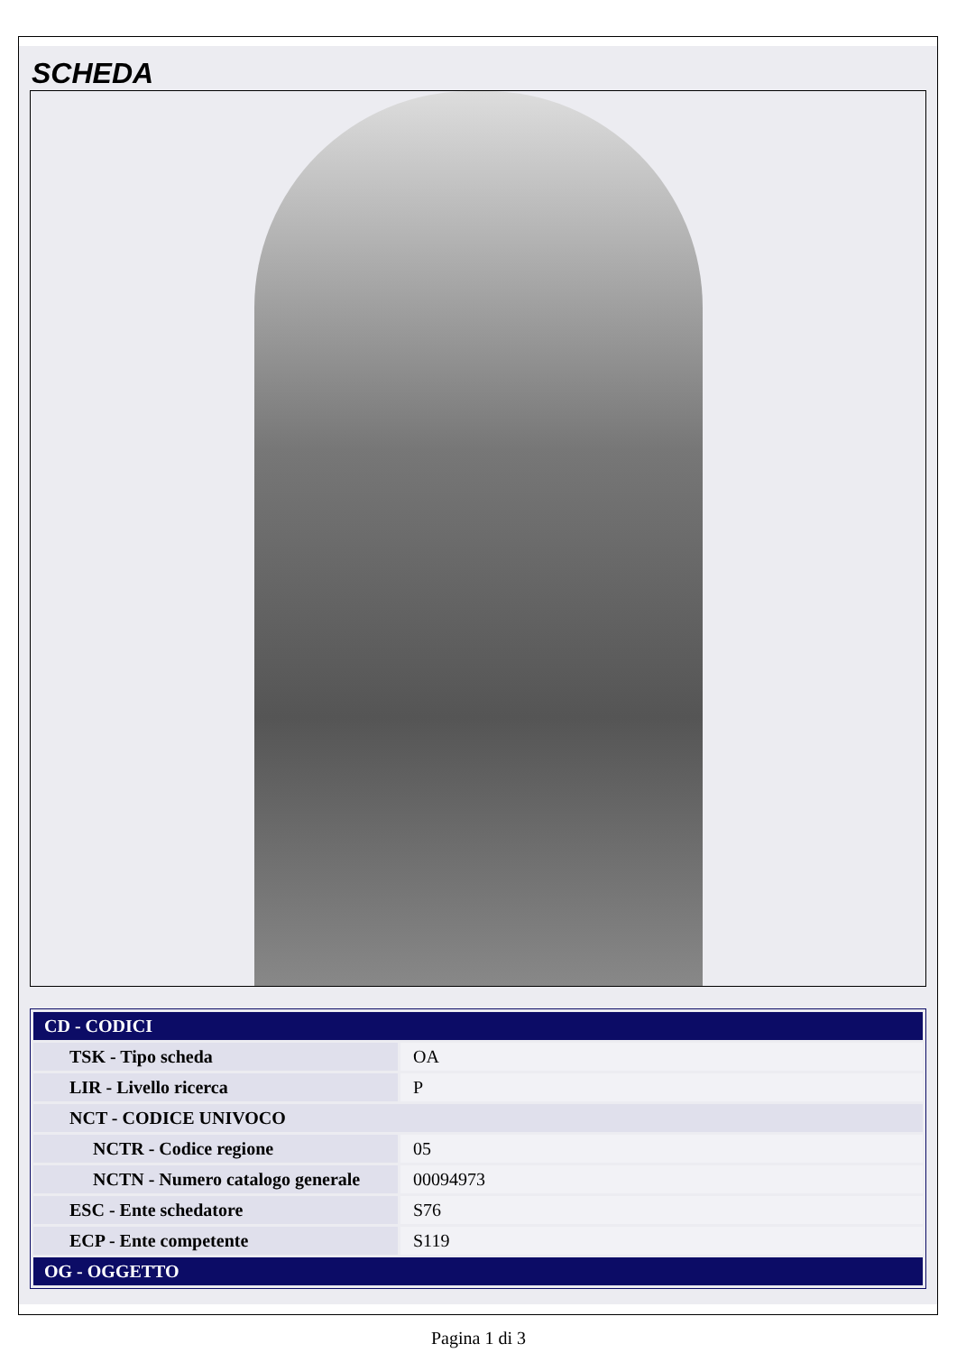SCHEDA
| CD - CODICI | |
| TSK - Tipo scheda | OA |
| LIR - Livello ricerca | P |
| NCT - CODICE UNIVOCO | |
| NCTR - Codice regione | 05 |
| NCTN - Numero catalogo generale | 00094973 |
| ESC - Ente schedatore | S76 |
| ECP - Ente competente | S119 |
| OG - OGGETTO | |
Pagina 1 di 3